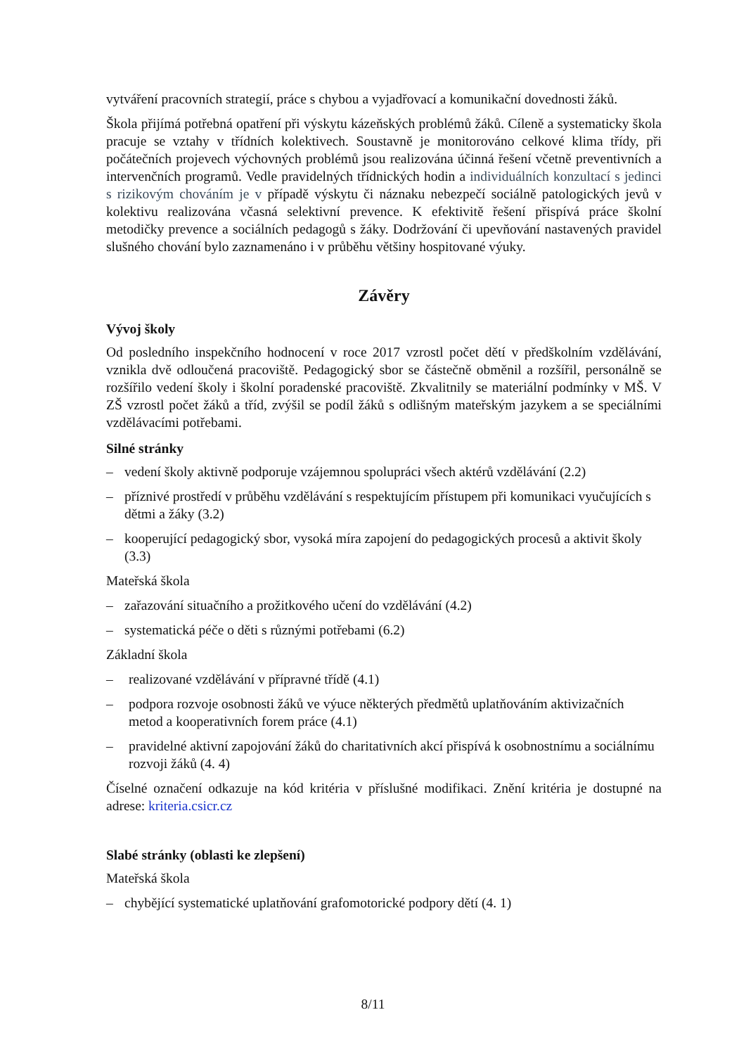vytváření pracovních strategií, práce s chybou a vyjadřovací a komunikační dovednosti žáků.
Škola přijímá potřebná opatření při výskytu kázeňských problémů žáků. Cíleně a systematicky škola pracuje se vztahy v třídních kolektivech. Soustavně je monitorováno celkové klima třídy, při počátečních projevech výchovných problémů jsou realizována účinná řešení včetně preventivních a intervenčních programů. Vedle pravidelných třídnických hodin a individuálních konzultací s jedinci s rizikovým chováním je v případě výskytu či náznaku nebezpečí sociálně patologických jevů v kolektivu realizována včasná selektivní prevence. K efektivitě řešení přispívá práce školní metodičky prevence a sociálních pedagogů s žáky. Dodržování či upevňování nastavených pravidel slušného chování bylo zaznamenáno i v průběhu většiny hospitované výuky.
Závěry
Vývoj školy
Od posledního inspekčního hodnocení v roce 2017 vzrostl počet dětí v předškolním vzdělávání, vznikla dvě odloučená pracoviště. Pedagogický sbor se částečně obměnil a rozšířil, personálně se rozšířilo vedení školy i školní poradenské pracoviště. Zkvalitnily se materiální podmínky v MŠ. V ZŠ vzrostl počet žáků a tříd, zvýšil se podíl žáků s odlišným mateřským jazykem a se speciálními vzdělávacími potřebami.
Silné stránky
– vedení školy aktivně podporuje vzájemnou spolupráci všech aktérů vzdělávání (2.2)
– příznivé prostředí v průběhu vzdělávání s respektujícím přístupem při komunikaci vyučujících s dětmi a žáky (3.2)
– kooperující pedagogický sbor, vysoká míra zapojení do pedagogických procesů a aktivit školy (3.3)
Mateřská škola
– zařazování situačního a prožitkového učení do vzdělávání (4.2)
– systematická péče o děti s různými potřebami (6.2)
Základní škola
– realizované vzdělávání v přípravné třídě (4.1)
– podpora rozvoje osobnosti žáků ve výuce některých předmětů uplatňováním aktivizačních metod a kooperativních forem práce (4.1)
– pravidelné aktivní zapojování žáků do charitativních akcí přispívá k osobnostnímu a sociálnímu rozvoji žáků (4. 4)
Číselné označení odkazuje na kód kritéria v příslušné modifikaci. Znění kritéria je dostupné na adrese: kriteria.csicr.cz
Slabé stránky (oblasti ke zlepšení)
Mateřská škola
– chybějící systematické uplatňování grafomotorické podpory dětí (4. 1)
8/11